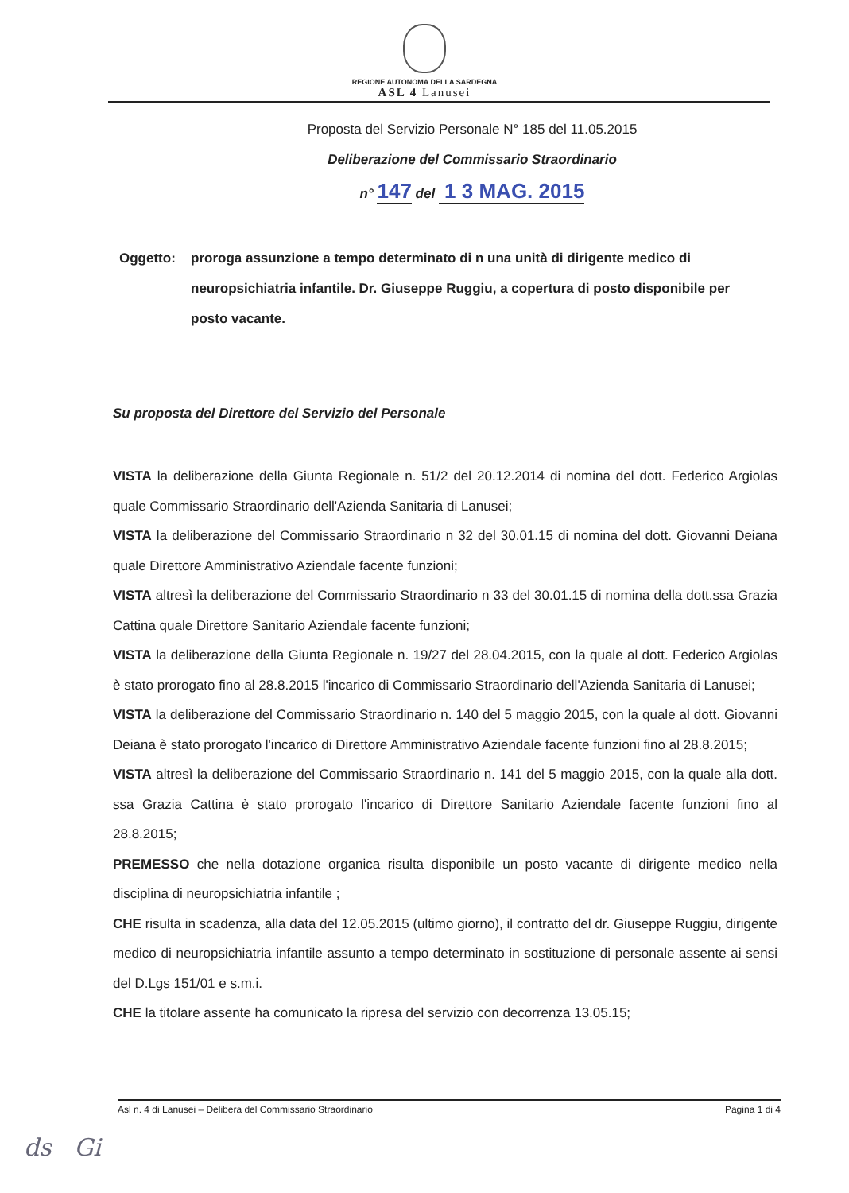REGIONE AUTONOMA DELLA SARDEGNA
ASL 4 Lanusei
Proposta del Servizio Personale N° 185 del 11.05.2015
Deliberazione del Commissario Straordinario
n° 147 del 1 3 MAG. 2015
Oggetto: proroga assunzione a tempo determinato di n una unità di dirigente medico di neuropsichiatria infantile. Dr. Giuseppe Ruggiu, a copertura di posto disponibile per posto vacante.
Su proposta del Direttore del Servizio del Personale
VISTA la deliberazione della Giunta Regionale n. 51/2 del 20.12.2014 di nomina del dott. Federico Argiolas quale Commissario Straordinario dell'Azienda Sanitaria di Lanusei;
VISTA la deliberazione del Commissario Straordinario n 32 del 30.01.15 di nomina del dott. Giovanni Deiana quale Direttore Amministrativo Aziendale facente funzioni;
VISTA altresì la deliberazione del Commissario Straordinario n 33 del 30.01.15 di nomina della dott.ssa Grazia Cattina quale Direttore Sanitario Aziendale facente funzioni;
VISTA la deliberazione della Giunta Regionale n. 19/27 del 28.04.2015, con la quale al dott. Federico Argiolas è stato prorogato fino al 28.8.2015 l'incarico di Commissario Straordinario dell'Azienda Sanitaria di Lanusei;
VISTA la deliberazione del Commissario Straordinario n. 140 del 5 maggio 2015, con la quale al dott. Giovanni Deiana è stato prorogato l'incarico di Direttore Amministrativo Aziendale facente funzioni fino al 28.8.2015;
VISTA altresì la deliberazione del Commissario Straordinario n. 141 del 5 maggio 2015, con la quale alla dott. ssa Grazia Cattina è stato prorogato l'incarico di Direttore Sanitario Aziendale facente funzioni fino al 28.8.2015;
PREMESSO che nella dotazione organica risulta disponibile un posto vacante di dirigente medico nella disciplina di neuropsichiatria infantile ;
CHE risulta in scadenza, alla data del 12.05.2015 (ultimo giorno), il contratto del dr. Giuseppe Ruggiu, dirigente medico di neuropsichiatria infantile assunto a tempo determinato in sostituzione di personale assente ai sensi del D.Lgs 151/01 e s.m.i.
CHE la titolare assente ha comunicato la ripresa del servizio con decorrenza 13.05.15;
Asl n. 4 di Lanusei – Delibera del Commissario Straordinario Pagina 1 di 4
ds Gi